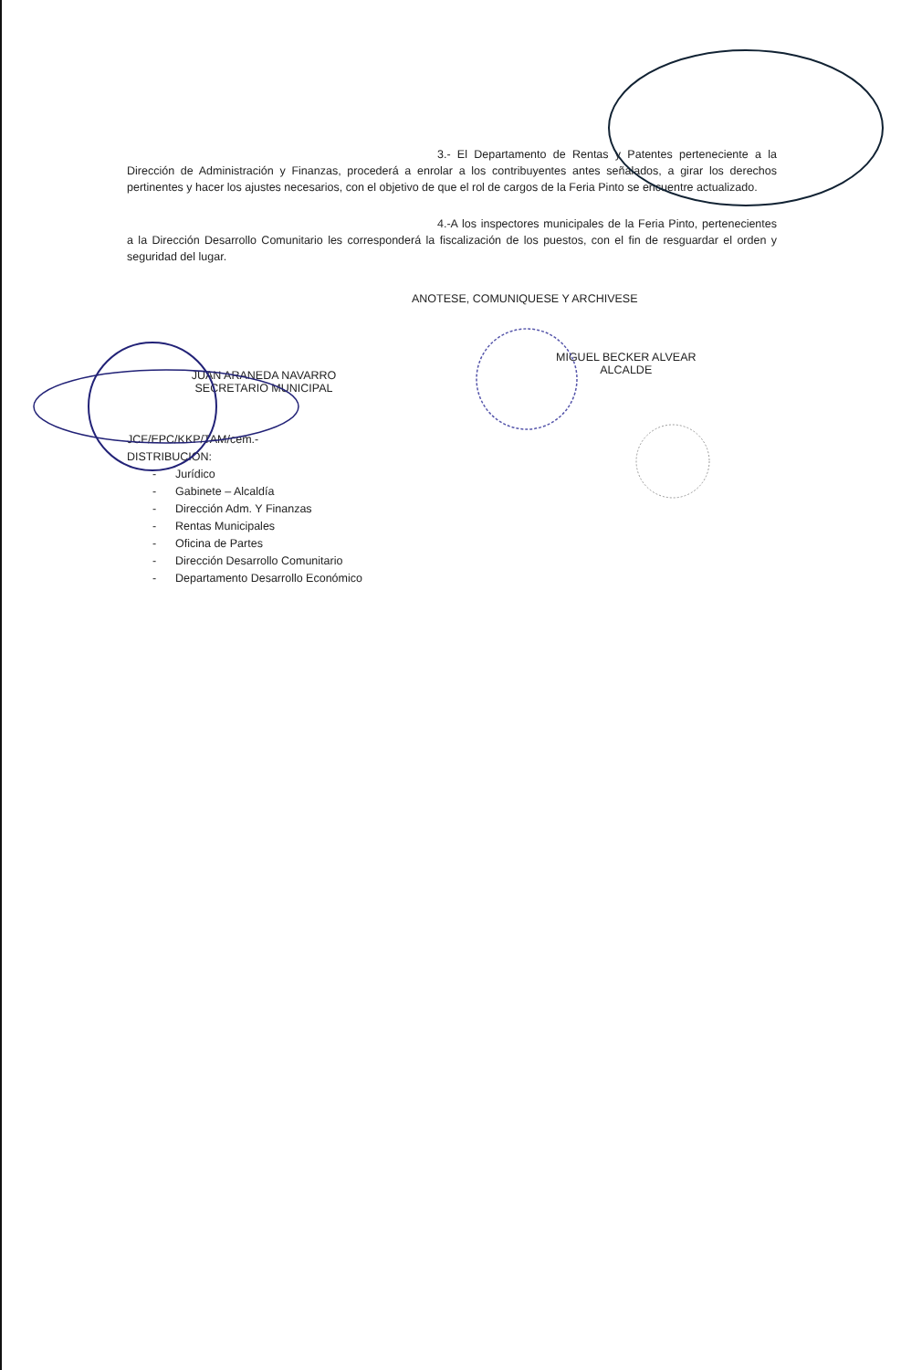3.- El Departamento de Rentas y Patentes perteneciente a la Dirección de Administración y Finanzas, procederá a enrolar a los contribuyentes antes señalados, a girar los derechos pertinentes y hacer los ajustes necesarios, con el objetivo de que el rol de cargos de la Feria Pinto se encuentre actualizado.
4.-A los inspectores municipales de la Feria Pinto, pertenecientes a la Dirección Desarrollo Comunitario les corresponderá la fiscalización de los puestos, con el fin de resguardar el orden y seguridad del lugar.
ANOTESE, COMUNIQUESE Y ARCHIVESE
JUAN ARANEDA NAVARRO
SECRETARIO MUNICIPAL
MIGUEL BECKER ALVEAR
ALCALDE
JCF/EPC/KKP/TAM/cem.-
DISTRIBUCION:
- Jurídico
- Gabinete – Alcaldía
- Dirección Adm. Y Finanzas
- Rentas Municipales
- Oficina de Partes
- Dirección Desarrollo Comunitario
- Departamento Desarrollo Económico